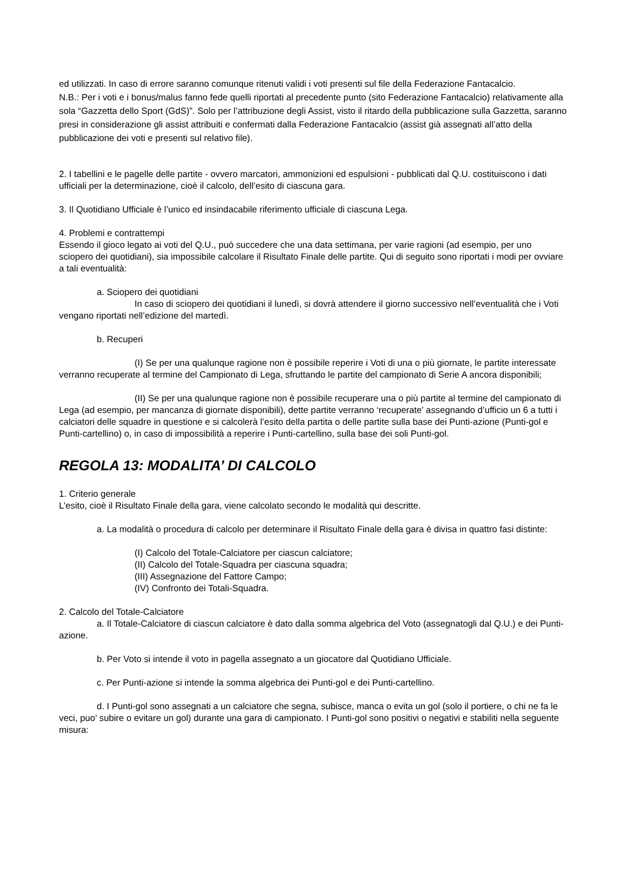ed utilizzati. In caso di errore saranno comunque ritenuti validi i voti presenti sul file della Federazione Fantacalcio.
N.B.: Per i voti e i bonus/malus fanno fede quelli riportati al precedente punto (sito Federazione Fantacalcio) relativamente alla sola “Gazzetta dello Sport (GdS)”. Solo per l’attribuzione degli Assist, visto il ritardo della pubblicazione sulla Gazzetta, saranno presi in considerazione gli assist attribuiti e confermati dalla Federazione Fantacalcio (assist già assegnati all’atto della pubblicazione dei voti e presenti sul relativo file).
2. I tabellini e le pagelle delle partite - ovvero marcatori, ammonizioni ed espulsioni - pubblicati dal Q.U. costituiscono i dati ufficiali per la determinazione, cioè il calcolo, dell’esito di ciascuna gara.
3. Il Quotidiano Ufficiale è l’unico ed insindacabile riferimento ufficiale di ciascuna Lega.
4. Problemi e contrattempi
Essendo il gioco legato ai voti del Q.U., può succedere che una data settimana, per varie ragioni (ad esempio, per uno sciopero dei quotidiani), sia impossibile calcolare il Risultato Finale delle partite. Qui di seguito sono riportati i modi per ovviare a tali eventualità:
a. Sciopero dei quotidiani
In caso di sciopero dei quotidiani il lunedì, si dovrà attendere il giorno successivo nell’eventualità che i Voti vengano riportati nell’edizione del martedì.
b. Recuperi
(I) Se per una qualunque ragione non è possibile reperire i Voti di una o più giornate, le partite interessate verranno recuperate al termine del Campionato di Lega, sfruttando le partite del campionato di Serie A ancora disponibili;
(II) Se per una qualunque ragione non è possibile recuperare una o più partite al termine del campionato di Lega (ad esempio, per mancanza di giornate disponibili), dette partite verranno ‘recuperate’ assegnando d’ufficio un 6 a tutti i calciatori delle squadre in questione e si calcolerà l’esito della partita o delle partite sulla base dei Punti-azione (Punti-gol e Punti-cartellino) o, in caso di impossibilità a reperire i Punti-cartellino, sulla base dei soli Punti-gol.
REGOLA 13: MODALITA’ DI CALCOLO
1. Criterio generale
L’esito, cioè il Risultato Finale della gara, viene calcolato secondo le modalità qui descritte.
a. La modalità o procedura di calcolo per determinare il Risultato Finale della gara è divisa in quattro fasi distinte:
(I) Calcolo del Totale-Calciatore per ciascun calciatore;
(II) Calcolo del Totale-Squadra per ciascuna squadra;
(III) Assegnazione del Fattore Campo;
(IV) Confronto dei Totali-Squadra.
2. Calcolo del Totale-Calciatore
a. Il Totale-Calciatore di ciascun calciatore è dato dalla somma algebrica del Voto (assegnatogli dal Q.U.) e dei Punti-azione.
b. Per Voto si intende il voto in pagella assegnato a un giocatore dal Quotidiano Ufficiale.
c. Per Punti-azione si intende la somma algebrica dei Punti-gol e dei Punti-cartellino.
d. I Punti-gol sono assegnati a un calciatore che segna, subisce, manca o evita un gol (solo il portiere, o chi ne fa le veci, puo’ subire o evitare un gol) durante una gara di campionato. I Punti-gol sono positivi o negativi e stabiliti nella seguente misura: